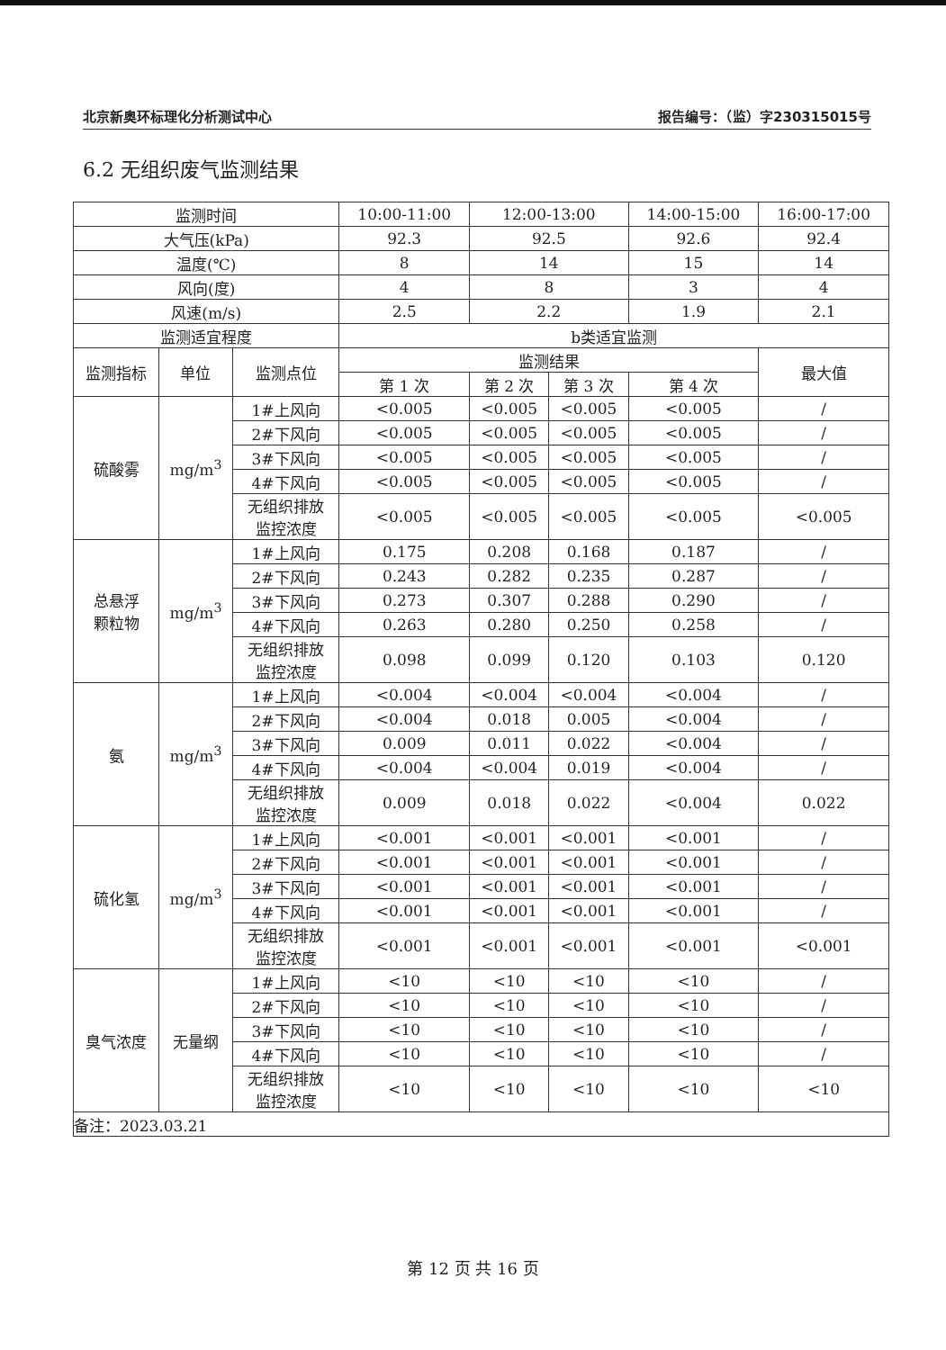北京新奥环标理化分析测试中心 报告编号：（监）字230315015号
6.2 无组织废气监测结果
| 监测时间 | | | 10:00-11:00 | 12:00-13:00 | | 14:00-15:00 | 16:00-17:00 |
| 大气压(kPa) | | | 92.3 | 92.5 | | 92.6 | 92.4 |
| 温度(℃) | | | 8 | 14 | | 15 | 14 |
| 风向(度) | | | 4 | 8 | | 3 | 4 |
| 风速(m/s) | | | 2.5 | 2.2 | | 1.9 | 2.1 |
| 监测适宜程度 | | | b类适宜监测 | | | | |
| 监测指标 | 单位 | 监测点位 | 监测结果 | | | | 最大值 |
| | | | 第 1 次 | 第 2 次 | 第 3 次 | 第 4 次 | |
| 硫酸雾 | mg/m<sup>3</sup> | 1#上风向 | <0.005 | <0.005 | <0.005 | <0.005 | / |
| | | 2#下风向 | <0.005 | <0.005 | <0.005 | <0.005 | / |
| | | 3#下风向 | <0.005 | <0.005 | <0.005 | <0.005 | / |
| | | 4#下风向 | <0.005 | <0.005 | <0.005 | <0.005 | / |
| | | 无组织排放 监控浓度 | <0.005 | <0.005 | <0.005 | <0.005 | <0.005 |
| 总悬浮 颗粒物 | mg/m<sup>3</sup> | 1#上风向 | 0.175 | 0.208 | 0.168 | 0.187 | / |
| | | 2#下风向 | 0.243 | 0.282 | 0.235 | 0.287 | / |
| | | 3#下风向 | 0.273 | 0.307 | 0.288 | 0.290 | / |
| | | 4#下风向 | 0.263 | 0.280 | 0.250 | 0.258 | / |
| | | 无组织排放 监控浓度 | 0.098 | 0.099 | 0.120 | 0.103 | 0.120 |
| 氨 | mg/m<sup>3</sup> | 1#上风向 | <0.004 | <0.004 | <0.004 | <0.004 | / |
| | | 2#下风向 | <0.004 | 0.018 | 0.005 | <0.004 | / |
| | | 3#下风向 | 0.009 | 0.011 | 0.022 | <0.004 | / |
| | | 4#下风向 | <0.004 | <0.004 | 0.019 | <0.004 | / |
| | | 无组织排放 监控浓度 | 0.009 | 0.018 | 0.022 | <0.004 | 0.022 |
| 硫化氢 | mg/m<sup>3</sup> | 1#上风向 | <0.001 | <0.001 | <0.001 | <0.001 | / |
| | | 2#下风向 | <0.001 | <0.001 | <0.001 | <0.001 | / |
| | | 3#下风向 | <0.001 | <0.001 | <0.001 | <0.001 | / |
| | | 4#下风向 | <0.001 | <0.001 | <0.001 | <0.001 | / |
| | | 无组织排放 监控浓度 | <0.001 | <0.001 | <0.001 | <0.001 | <0.001 |
| 臭气浓度 | 无量纲 | 1#上风向 | <10 | <10 | <10 | <10 | / |
| | | 2#下风向 | <10 | <10 | <10 | <10 | / |
| | | 3#下风向 | <10 | <10 | <10 | <10 | / |
| | | 4#下风向 | <10 | <10 | <10 | <10 | / |
| | | 无组织排放 监控浓度 | <10 | <10 | <10 | <10 | <10 |
| 备注：2023.03.21 | | | | | | | |
第 12 页 共 16 页